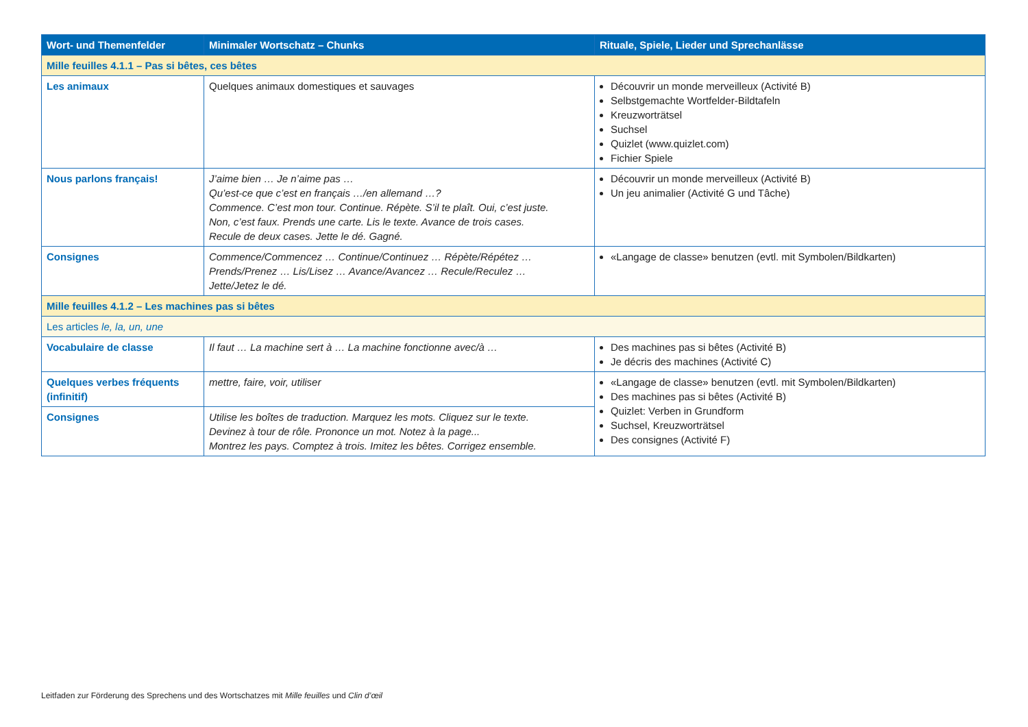| Wort- und Themenfelder | Minimaler Wortschatz – Chunks | Rituale, Spiele, Lieder und Sprechanlässe |
| --- | --- | --- |
| Mille feuilles 4.1.1 – Pas si bêtes, ces bêtes | | |
| Les animaux | Quelques animaux domestiques et sauvages | Découvrir un monde merveilleux (Activité B) Selbstgemachte Wortfelder-Bildtafeln Kreuzworträtsel Suchsel Quizlet (www.quizlet.com) Fichier Spiele |
| Nous parlons français! | J’aime bien … Je n’aime pas … Qu’est-ce que c’est en français …/en allemand …? Commence. C’est mon tour. Continue. Répète. S’il te plaît. Oui, c’est juste. Non, c’est faux. Prends une carte. Lis le texte. Avance de trois cases. Recule de deux cases. Jette le dé. Gagné. | Découvrir un monde merveilleux (Activité B) Un jeu animalier (Activité G und Tâche) |
| Consignes | Commence/Commencez … Continue/Continuez … Répète/Répétez … Prends/Prenez … Lis/Lisez … Avance/Avancez … Recule/Reculez … Jette/Jetez le dé. | «Langage de classe» benutzen (evtl. mit Symbolen/Bildkarten) |
| Mille feuilles 4.1.2 – Les machines pas si bêtes | | |
| Les articles le, la, un, une | | |
| Vocabulaire de classe | Il faut … La machine sert à … La machine fonctionne avec/à … | Des machines pas si bêtes (Activité B) Je décris des machines (Activité C) |
| Quelques verbes fréquents (infinitif) | mettre, faire, voir, utiliser | «Langage de classe» benutzen (evtl. mit Symbolen/Bildkarten) Des machines pas si bêtes (Activité B) Quizlet: Verben in Grundform Suchsel, Kreuzworträtsel Des consignes (Activité F) |
| Consignes | Utilise les boîtes de traduction. Marquez les mots. Cliquez sur le texte. Devinez à tour de rôle. Prononce un mot. Notez à la page... Montrez les pays. Comptez à trois. Imitez les bêtes. Corrigez ensemble. | |
Leitfaden zur Förderung des Sprechens und des Wortschatzes mit Mille feuilles und Clin d’œil